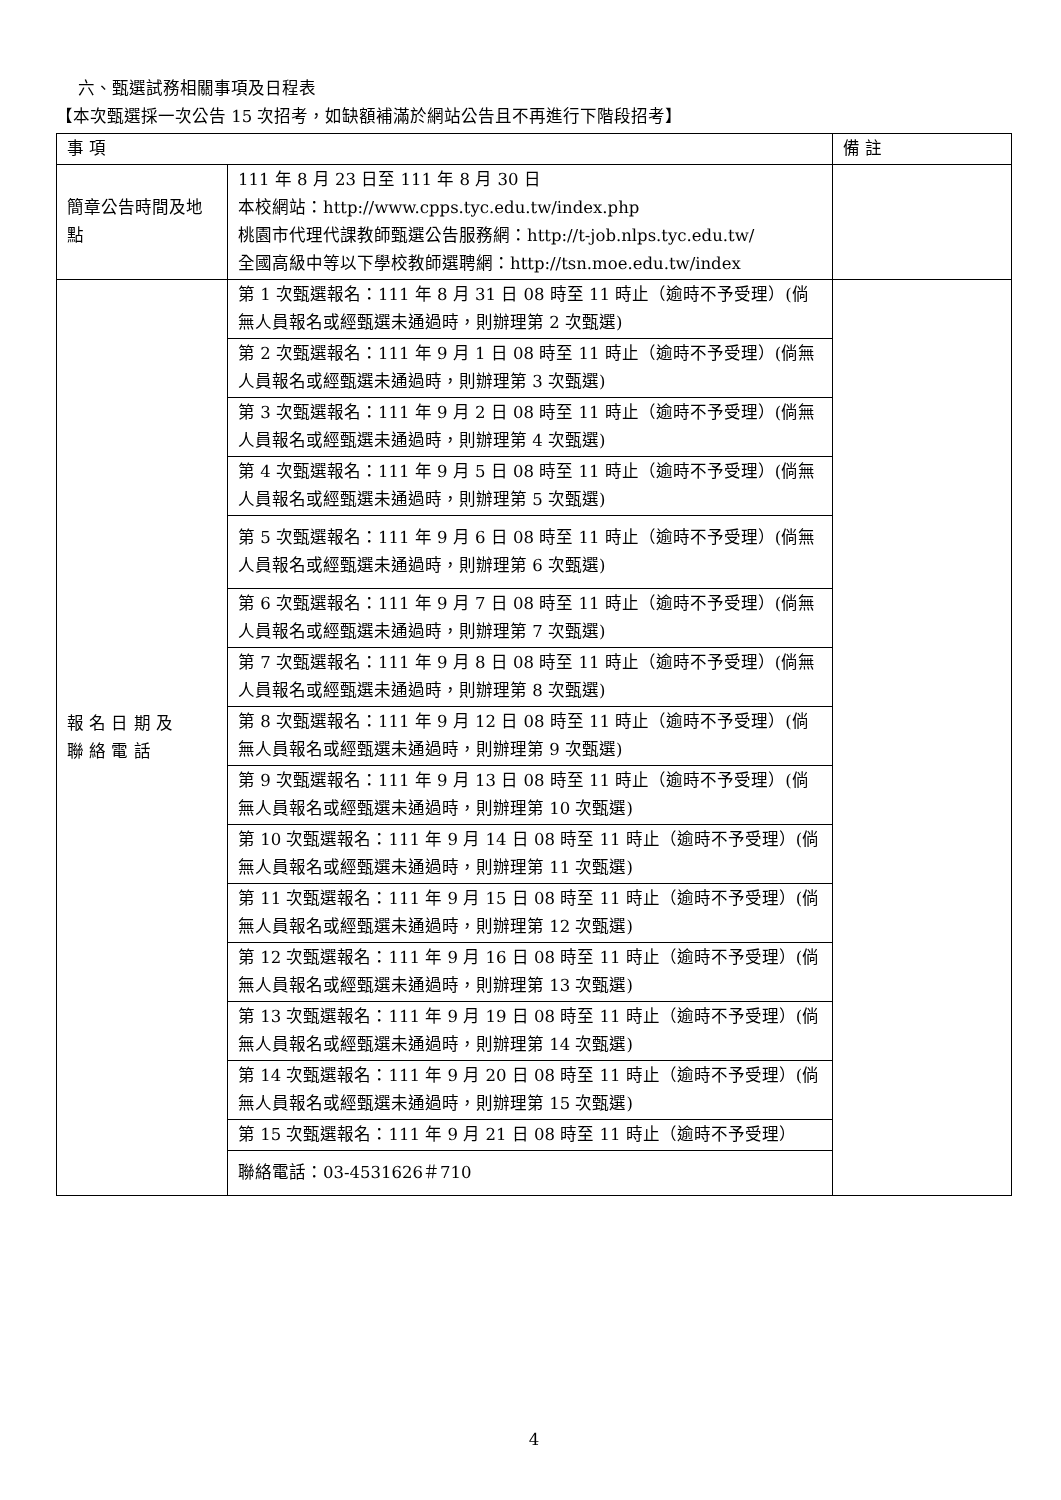六、甄選試務相關事項及日程表
【本次甄選採一次公告 15 次招考，如缺額補滿於網站公告且不再進行下階段招考】
| 事 項 | | 備 註 |
| --- | --- | --- |
| 簡章公告時間及地 點 | 111 年 8 月 23 日至 111 年 8 月 30 日 本校網站：http://www.cpps.tyc.edu.tw/index.php 桃園市代理代課教師甄選公告服務網：http://t-job.nlps.tyc.edu.tw/ 全國高級中等以下學校教師選聘網：http://tsn.moe.edu.tw/index | |
| 報 名 日 期 及 聯 絡 電 話 | 第 1 次甄選報名：111 年 8 月 31 日 08 時至 11 時止（逾時不予受理）(倘無人員報名或經甄選未通過時，則辦理第 2 次甄選) | |
| | 第 2 次甄選報名：111 年 9 月 1 日 08 時至 11 時止（逾時不予受理）(倘無人員報名或經甄選未通過時，則辦理第 3 次甄選) | |
| | 第 3 次甄選報名：111 年 9 月 2 日 08 時至 11 時止（逾時不予受理）(倘無人員報名或經甄選未通過時，則辦理第 4 次甄選) | |
| | 第 4 次甄選報名：111 年 9 月 5 日 08 時至 11 時止（逾時不予受理）(倘無人員報名或經甄選未通過時，則辦理第 5 次甄選) | |
| | 第 5 次甄選報名：111 年 9 月 6 日 08 時至 11 時止（逾時不予受理）(倘無人員報名或經甄選未通過時，則辦理第 6 次甄選) | |
| | 第 6 次甄選報名：111 年 9 月 7 日 08 時至 11 時止（逾時不予受理）(倘無人員報名或經甄選未通過時，則辦理第 7 次甄選) | |
| | 第 7 次甄選報名：111 年 9 月 8 日 08 時至 11 時止（逾時不予受理）(倘無人員報名或經甄選未通過時，則辦理第 8 次甄選) | |
| | 第 8 次甄選報名：111 年 9 月 12 日 08 時至 11 時止（逾時不予受理）(倘無人員報名或經甄選未通過時，則辦理第 9 次甄選) | |
| | 第 9 次甄選報名：111 年 9 月 13 日 08 時至 11 時止（逾時不予受理）(倘無人員報名或經甄選未通過時，則辦理第 10 次甄選) | |
| | 第 10 次甄選報名：111 年 9 月 14 日 08 時至 11 時止（逾時不予受理）(倘無人員報名或經甄選未通過時，則辦理第 11 次甄選) | |
| | 第 11 次甄選報名：111 年 9 月 15 日 08 時至 11 時止（逾時不予受理）(倘無人員報名或經甄選未通過時，則辦理第 12 次甄選) | |
| | 第 12 次甄選報名：111 年 9 月 16 日 08 時至 11 時止（逾時不予受理）(倘無人員報名或經甄選未通過時，則辦理第 13 次甄選) | |
| | 第 13 次甄選報名：111 年 9 月 19 日 08 時至 11 時止（逾時不予受理）(倘無人員報名或經甄選未通過時，則辦理第 14 次甄選) | |
| | 第 14 次甄選報名：111 年 9 月 20 日 08 時至 11 時止（逾時不予受理）(倘無人員報名或經甄選未通過時，則辦理第 15 次甄選) | |
| | 第 15 次甄選報名：111 年 9 月 21 日 08 時至 11 時止（逾時不予受理） | |
| | 聯絡電話：03-4531626＃710 | |
4